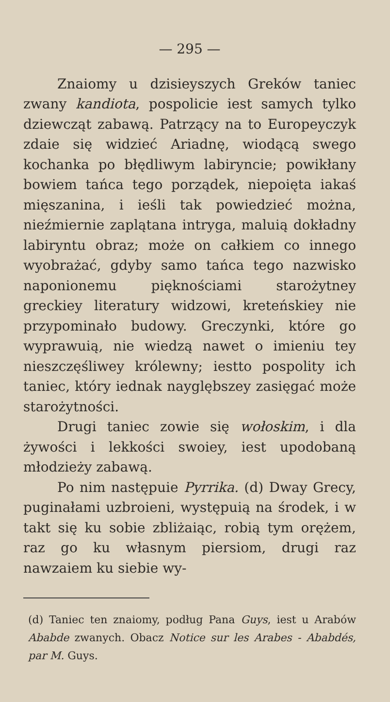— 295 —
Znaiomy u dzisieyszych Greków taniec zwany kandiota, pospolicie iest samych tylko dziewcząt zabawą. Patrzący na to Europeyczyk zdaie się widzieć Ariadnę, wiodącą swego kochanka po błędliwym labiryncie; powikłany bowiem tańca tego porządek, niepoięta iakaś mięszanina, i ieśli tak powiedzieć można, nieźmiernie zaplątana intryga, maluią dokładny labiryntu obraz; może on całkiem co innego wyobrażać, gdyby samo tańca tego nazwisko naponionemu pięknościami starożytney greckiey literatury widzowi, kreteńskiey nie przypominało budowy. Greczynki, które go wyprawuią, nie wiedzą nawet o imieniu tey nieszczęśliwey królewny; iestto pospolity ich taniec, który iednak nayglębszey zasięgać może starożytności.
Drugi taniec zowie się wołoskim, i dla żywości i lekkości swoiey, iest upodobaną młodzieży zabawą.
Po nim następuie Pyrrika. (d) Dway Grecy, puginałami uzbroieni, występuią na środek, i w takt się ku sobie zbliżaiąc, robią tym orężem, raz go ku własnym piersiom, drugi raz nawzaiem ku siebie wy-
(d) Taniec ten znaiomy, podług Pana Guys, iest u Arabów Ababde zwanych. Obacz Notice sur les Arabes - Ababdés, par M. Guys.